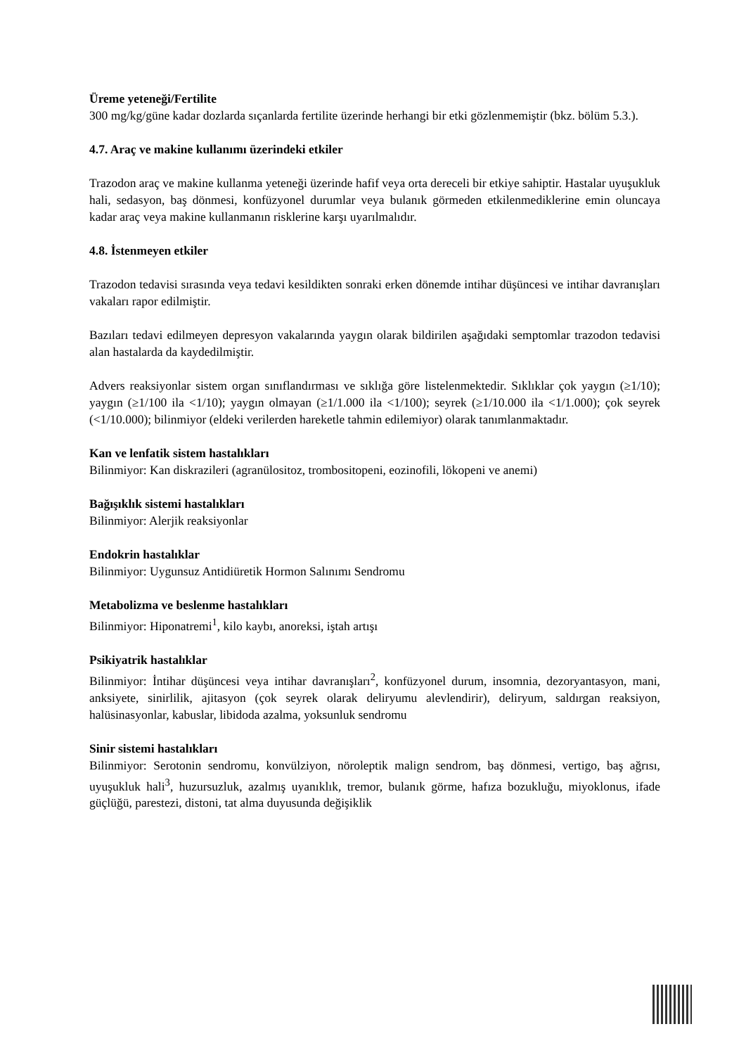Üreme yeteneği/Fertilite
300 mg/kg/güne kadar dozlarda sıçanlarda fertilite üzerinde herhangi bir etki gözlenmemiştir (bkz. bölüm 5.3.).
4.7. Araç ve makine kullanımı üzerindeki etkiler
Trazodon araç ve makine kullanma yeteneği üzerinde hafif veya orta dereceli bir etkiye sahiptir. Hastalar uyuşukluk hali, sedasyon, baş dönmesi, konfüzyonel durumlar veya bulanık görmeden etkilenmediklerine emin oluncaya kadar araç veya makine kullanmanın risklerine karşı uyarılmalıdır.
4.8. İstenmeyen etkiler
Trazodon tedavisi sırasında veya tedavi kesildikten sonraki erken dönemde intihar düşüncesi ve intihar davranışları vakaları rapor edilmiştir.
Bazıları tedavi edilmeyen depresyon vakalarında yaygın olarak bildirilen aşağıdaki semptomlar trazodon tedavisi alan hastalarda da kaydedilmiştir.
Advers reaksiyonlar sistem organ sınıflandırması ve sıklığa göre listelenmektedir. Sıklıklar çok yaygın (≥1/10); yaygın (≥1/100 ila <1/10); yaygın olmayan (≥1/1.000 ila <1/100); seyrek (≥1/10.000 ila <1/1.000); çok seyrek (<1/10.000); bilinmiyor (eldeki verilerden hareketle tahmin edilemiyor) olarak tanımlanmaktadır.
Kan ve lenfatik sistem hastalıkları
Bilinmiyor: Kan diskrazileri (agranülositoz, trombositopeni, eozinofili, lökopeni ve anemi)
Bağışıklık sistemi hastalıkları
Bilinmiyor: Alerjik reaksiyonlar
Endokrin hastalıklar
Bilinmiyor: Uygunsuz Antidiüretik Hormon Salınımı Sendromu
Metabolizma ve beslenme hastalıkları
Bilinmiyor: Hiponatremi<sup>1</sup>, kilo kaybı, anoreksi, iştah artışı
Psikiyatrik hastalıklar
Bilinmiyor: İntihar düşüncesi veya intihar davranışları<sup>2</sup>, konfüzyonel durum, insomnia, dezoryantasyon, mani, anksiyete, sinirlilik, ajitasyon (çok seyrek olarak deliryumu alevlendirir), deliryum, saldırgan reaksiyon, halüsinasyonlar, kabuslar, libidoda azalma, yoksunluk sendromu
Sinir sistemi hastalıkları
Bilinmiyor: Serotonin sendromu, konvülziyon, nöroleptik malign sendrom, baş dönmesi, vertigo, baş ağrısı, uyuşukluk hali<sup>3</sup>, huzursuzluk, azalmış uyanıklık, tremor, bulanık görme, hafıza bozukluğu, miyoklonus, ifade güçlüğü, parestezi, distoni, tat alma duyusunda değişiklik